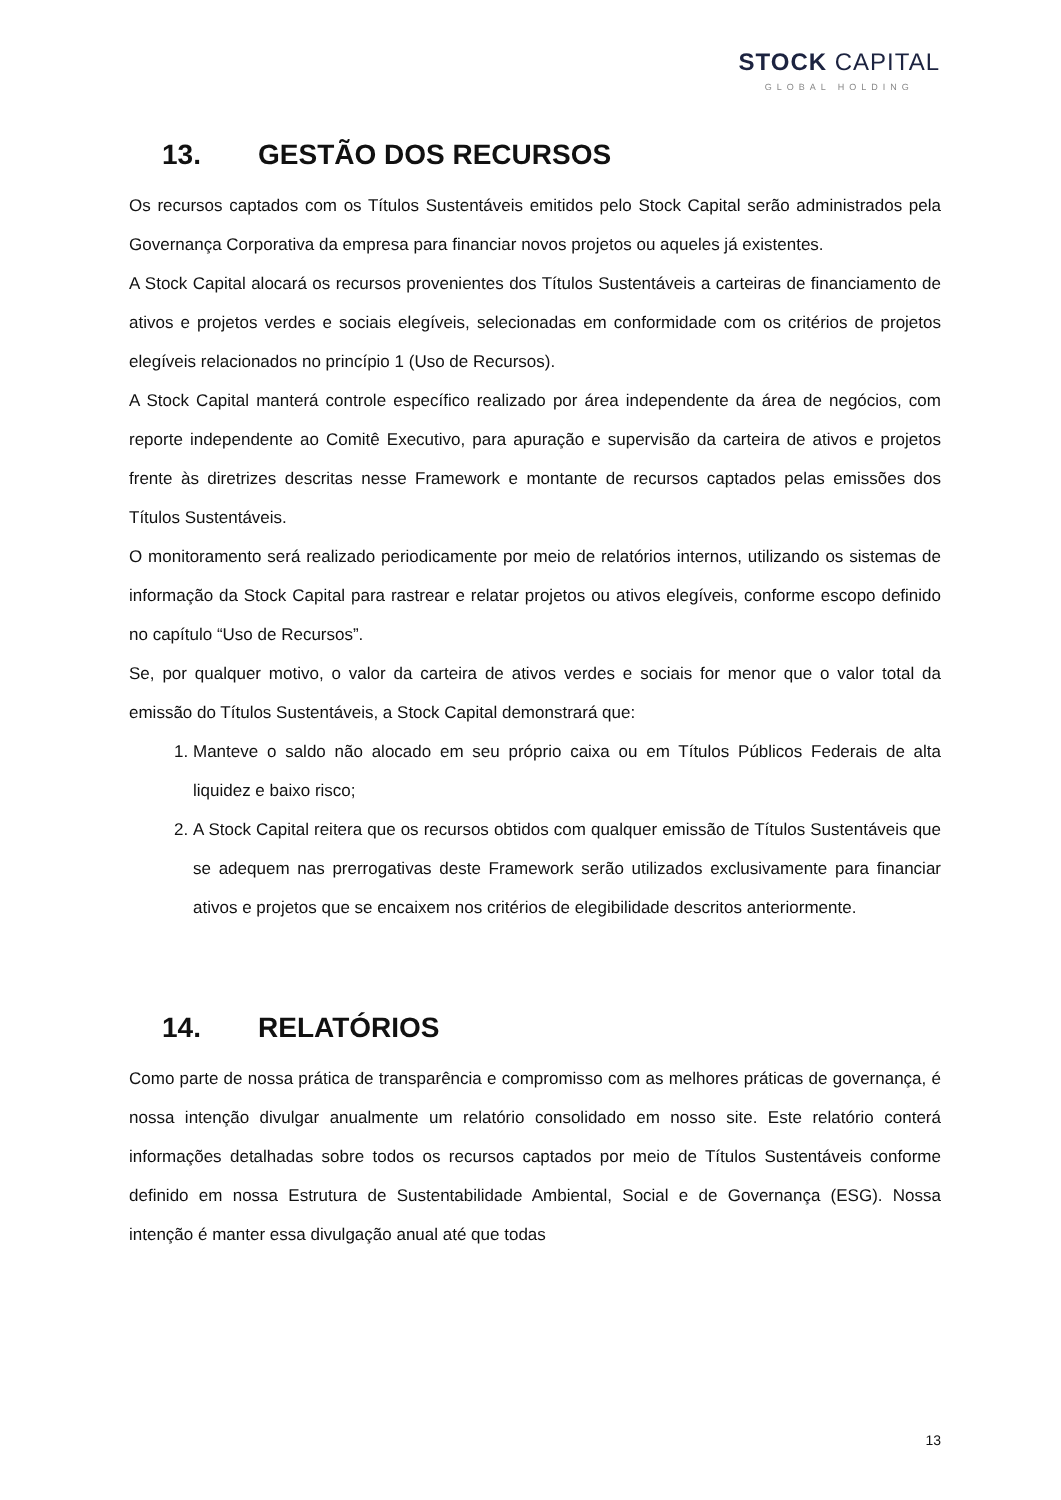STOCK CAPITAL
GLOBAL HOLDING
13. GESTÃO DOS RECURSOS
Os recursos captados com os Títulos Sustentáveis emitidos pelo Stock Capital serão administrados pela Governança Corporativa da empresa para financiar novos projetos ou aqueles já existentes.
A Stock Capital alocará os recursos provenientes dos Títulos Sustentáveis a carteiras de financiamento de ativos e projetos verdes e sociais elegíveis, selecionadas em conformidade com os critérios de projetos elegíveis relacionados no princípio 1 (Uso de Recursos).
A Stock Capital manterá controle específico realizado por área independente da área de negócios, com reporte independente ao Comitê Executivo, para apuração e supervisão da carteira de ativos e projetos frente às diretrizes descritas nesse Framework e montante de recursos captados pelas emissões dos Títulos Sustentáveis.
O monitoramento será realizado periodicamente por meio de relatórios internos, utilizando os sistemas de informação da Stock Capital para rastrear e relatar projetos ou ativos elegíveis, conforme escopo definido no capítulo “Uso de Recursos”.
Se, por qualquer motivo, o valor da carteira de ativos verdes e sociais for menor que o valor total da emissão do Títulos Sustentáveis, a Stock Capital demonstrará que:
1. Manteve o saldo não alocado em seu próprio caixa ou em Títulos Públicos Federais de alta liquidez e baixo risco;
2. A Stock Capital reitera que os recursos obtidos com qualquer emissão de Títulos Sustentáveis que se adequem nas prerrogativas deste Framework serão utilizados exclusivamente para financiar ativos e projetos que se encaixem nos critérios de elegibilidade descritos anteriormente.
14. RELATÓRIOS
Como parte de nossa prática de transparência e compromisso com as melhores práticas de governança, é nossa intenção divulgar anualmente um relatório consolidado em nosso site. Este relatório conterá informações detalhadas sobre todos os recursos captados por meio de Títulos Sustentáveis conforme definido em nossa Estrutura de Sustentabilidade Ambiental, Social e de Governança (ESG). Nossa intenção é manter essa divulgação anual até que todas
13